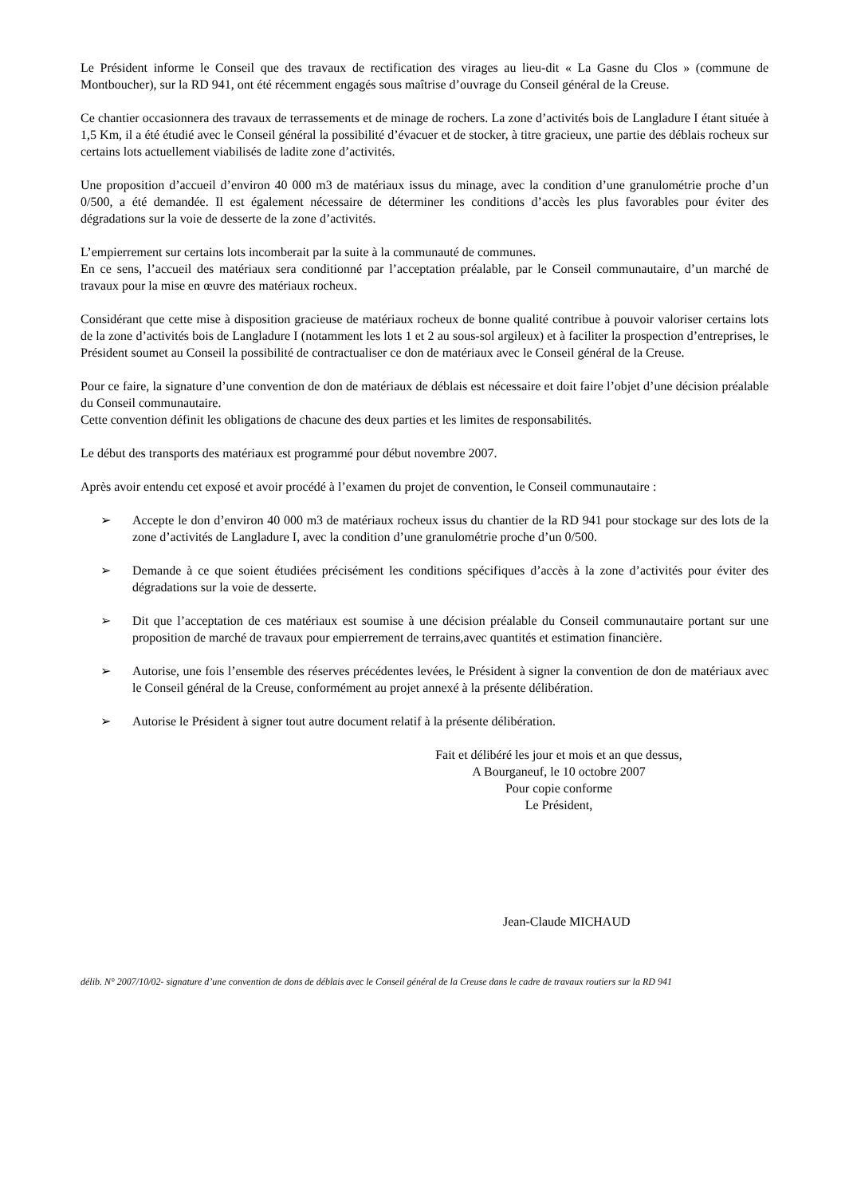Le Président informe le Conseil que des travaux de rectification des virages au lieu-dit « La Gasne du Clos » (commune de Montboucher), sur la RD 941, ont été récemment engagés sous maîtrise d’ouvrage du Conseil général de la Creuse.
Ce chantier occasionnera des travaux de terrassements et de minage de rochers. La zone d’activités bois de Langladure I étant située à 1,5 Km, il a été étudié avec le Conseil général la possibilité d’évacuer et de stocker, à titre gracieux, une partie des déblais rocheux sur certains lots actuellement viabilisés de ladite zone d’activités.
Une proposition d’accueil d’environ 40 000 m3 de matériaux issus du minage, avec la condition d’une granulométrie proche d’un 0/500, a été demandée. Il est également nécessaire de déterminer les conditions d’accès les plus favorables pour éviter des dégradations sur la voie de desserte de la zone d’activités.
L’empierrement sur certains lots incomberait par la suite à la communauté de communes.
En ce sens, l’accueil des matériaux sera conditionné par l’acceptation préalable, par le Conseil communautaire, d’un marché de travaux pour la mise en œuvre des matériaux rocheux.
Considérant que cette mise à disposition gracieuse de matériaux rocheux de bonne qualité contribue à pouvoir valoriser certains lots de la zone d’activités bois de Langladure I (notamment les lots 1 et 2 au sous-sol argileux) et à faciliter la prospection d’entreprises, le Président soumet au Conseil la possibilité de contractualiser ce don de matériaux avec le Conseil général de la Creuse.
Pour ce faire, la signature d’une convention de don de matériaux de déblais est nécessaire et doit faire l’objet d’une décision préalable du Conseil communautaire.
Cette convention définit les obligations de chacune des deux parties et les limites de responsabilités.
Le début des transports des matériaux est programmé pour début novembre 2007.
Après avoir entendu cet exposé et avoir procédé à l’examen du projet de convention, le Conseil communautaire :
➢ Accepte le don d’environ 40 000 m3 de matériaux rocheux issus du chantier de la RD 941 pour stockage sur des lots de la zone d’activités de Langladure I, avec la condition d’une granulométrie proche d’un 0/500.
➢ Demande à ce que soient étudiées précisément les conditions spécifiques d’accès à la zone d’activités pour éviter des dégradations sur la voie de desserte.
➢ Dit que l’acceptation de ces matériaux est soumise à une décision préalable du Conseil communautaire portant sur une proposition de marché de travaux pour empierrement de terrains,avec quantités et estimation financière.
➢ Autorise, une fois l’ensemble des réserves précédentes levées, le Président à signer la convention de don de matériaux avec le Conseil général de la Creuse, conformément au projet annexé à la présente délibération.
➢ Autorise le Président à signer tout autre document relatif à la présente délibération.
Fait et délibéré les jour et mois et an que dessus,
A Bourganeuf, le 10 octobre 2007
Pour copie conforme
Le Président,
Jean-Claude MICHAUD
délib. N° 2007/10/02- signature d’une convention de dons de déblais avec le Conseil général de la Creuse dans le cadre de travaux routiers sur la RD 941